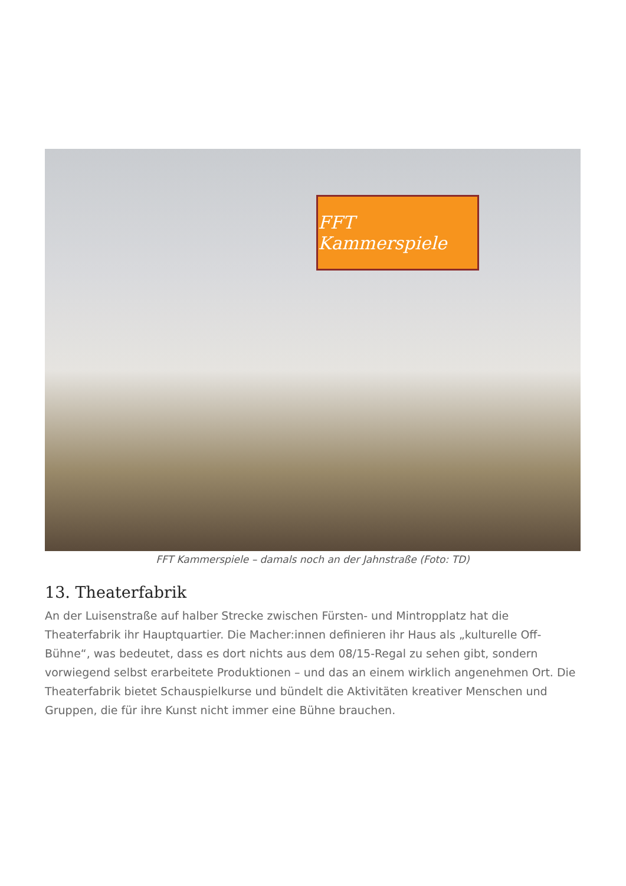FFT Kammerspiele
FFT Kammerspiele – damals noch an der Jahnstraße (Foto: TD)
13. Theaterfabrik
An der Luisenstraße auf halber Strecke zwischen Fürsten- und Mintropplatz hat die Theaterfabrik ihr Hauptquartier. Die Macher:innen definieren ihr Haus als „kulturelle Off-Bühne“, was bedeutet, dass es dort nichts aus dem 08/15-Regal zu sehen gibt, sondern vorwiegend selbst erarbeitete Produktionen – und das an einem wirklich angenehmen Ort. Die Theaterfabrik bietet Schauspielkurse und bündelt die Aktivitäten kreativer Menschen und Gruppen, die für ihre Kunst nicht immer eine Bühne brauchen.